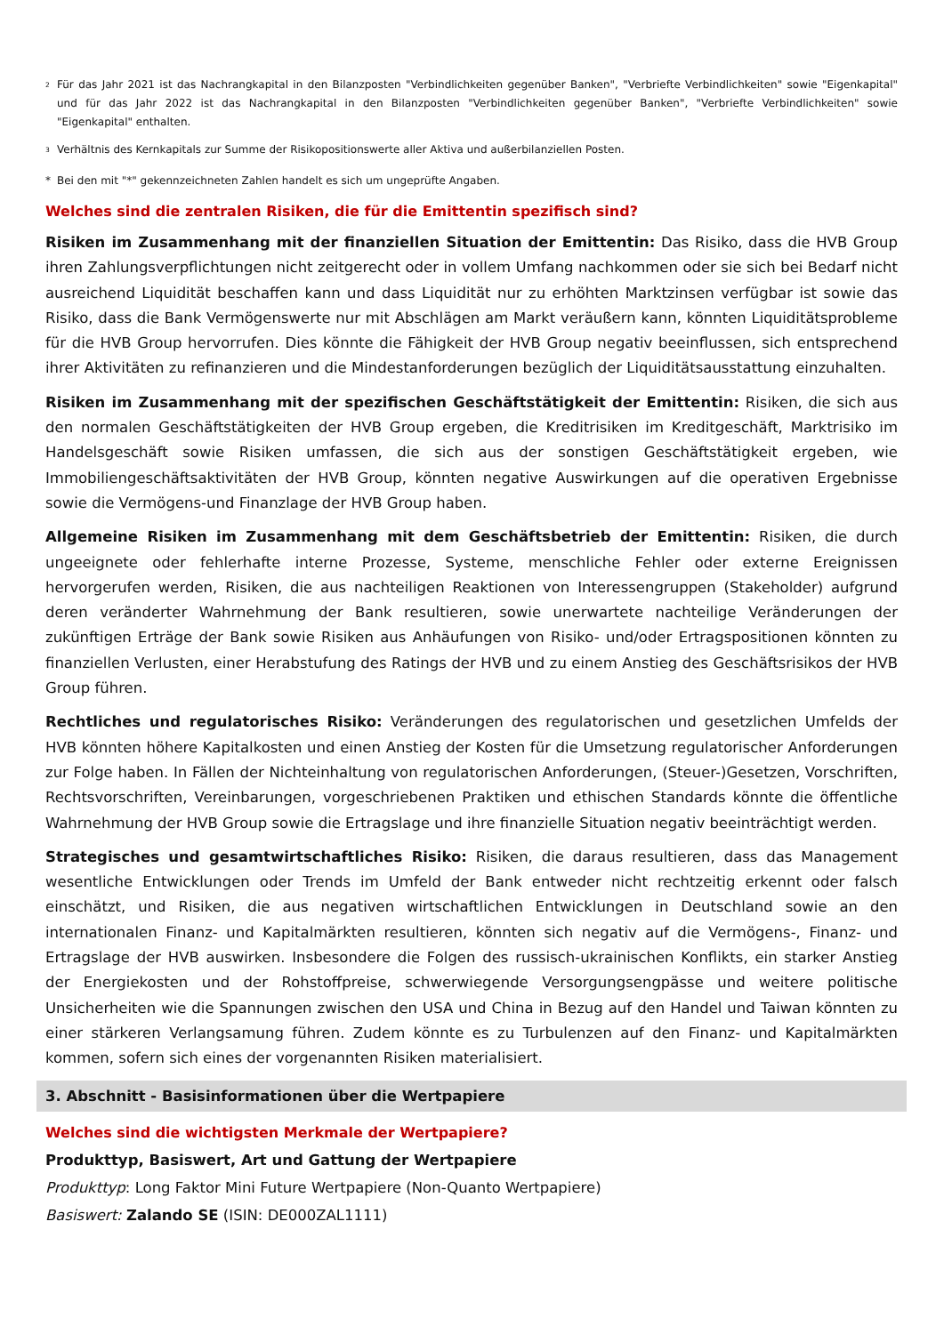<sup>2</sup> Für das Jahr 2021 ist das Nachrangkapital in den Bilanzposten "Verbindlichkeiten gegenüber Banken", "Verbriefte Verbindlichkeiten" sowie "Eigenkapital" und für das Jahr 2022 ist das Nachrangkapital in den Bilanzposten "Verbindlichkeiten gegenüber Banken", "Verbriefte Verbindlichkeiten" sowie "Eigenkapital" enthalten.
<sup>3</sup> Verhältnis des Kernkapitals zur Summe der Risikopositionswerte aller Aktiva und außerbilanziellen Posten.
* Bei den mit "*" gekennzeichneten Zahlen handelt es sich um ungeprüfte Angaben.
Welches sind die zentralen Risiken, die für die Emittentin spezifisch sind?
Risiken im Zusammenhang mit der finanziellen Situation der Emittentin: Das Risiko, dass die HVB Group ihren Zahlungsverpflichtungen nicht zeitgerecht oder in vollem Umfang nachkommen oder sie sich bei Bedarf nicht ausreichend Liquidität beschaffen kann und dass Liquidität nur zu erhöhten Marktzinsen verfügbar ist sowie das Risiko, dass die Bank Vermögenswerte nur mit Abschlägen am Markt veräußern kann, könnten Liquiditätsprobleme für die HVB Group hervorrufen. Dies könnte die Fähigkeit der HVB Group negativ beeinflussen, sich entsprechend ihrer Aktivitäten zu refinanzieren und die Mindestanforderungen bezüglich der Liquiditätsausstattung einzuhalten.
Risiken im Zusammenhang mit der spezifischen Geschäftstätigkeit der Emittentin: Risiken, die sich aus den normalen Geschäftstätigkeiten der HVB Group ergeben, die Kreditrisiken im Kreditgeschäft, Marktrisiko im Handelsgeschäft sowie Risiken umfassen, die sich aus der sonstigen Geschäftstätigkeit ergeben, wie Immobiliengeschäftsaktivitäten der HVB Group, könnten negative Auswirkungen auf die operativen Ergebnisse sowie die Vermögens-und Finanzlage der HVB Group haben.
Allgemeine Risiken im Zusammenhang mit dem Geschäftsbetrieb der Emittentin: Risiken, die durch ungeeignete oder fehlerhafte interne Prozesse, Systeme, menschliche Fehler oder externe Ereignissen hervorgerufen werden, Risiken, die aus nachteiligen Reaktionen von Interessengruppen (Stakeholder) aufgrund deren veränderter Wahrnehmung der Bank resultieren, sowie unerwartete nachteilige Veränderungen der zukünftigen Erträge der Bank sowie Risiken aus Anhäufungen von Risiko- und/oder Ertragspositionen könnten zu finanziellen Verlusten, einer Herabstufung des Ratings der HVB und zu einem Anstieg des Geschäftsrisikos der HVB Group führen.
Rechtliches und regulatorisches Risiko: Veränderungen des regulatorischen und gesetzlichen Umfelds der HVB könnten höhere Kapitalkosten und einen Anstieg der Kosten für die Umsetzung regulatorischer Anforderungen zur Folge haben. In Fällen der Nichteinhaltung von regulatorischen Anforderungen, (Steuer-)Gesetzen, Vorschriften, Rechtsvorschriften, Vereinbarungen, vorgeschriebenen Praktiken und ethischen Standards könnte die öffentliche Wahrnehmung der HVB Group sowie die Ertragslage und ihre finanzielle Situation negativ beeinträchtigt werden.
Strategisches und gesamtwirtschaftliches Risiko: Risiken, die daraus resultieren, dass das Management wesentliche Entwicklungen oder Trends im Umfeld der Bank entweder nicht rechtzeitig erkennt oder falsch einschätzt, und Risiken, die aus negativen wirtschaftlichen Entwicklungen in Deutschland sowie an den internationalen Finanz- und Kapitalmärkten resultieren, könnten sich negativ auf die Vermögens-, Finanz- und Ertragslage der HVB auswirken. Insbesondere die Folgen des russisch-ukrainischen Konflikts, ein starker Anstieg der Energiekosten und der Rohstoffpreise, schwerwiegende Versorgungsengpässe und weitere politische Unsicherheiten wie die Spannungen zwischen den USA und China in Bezug auf den Handel und Taiwan könnten zu einer stärkeren Verlangsamung führen. Zudem könnte es zu Turbulenzen auf den Finanz- und Kapitalmärkten kommen, sofern sich eines der vorgenannten Risiken materialisiert.
3. Abschnitt - Basisinformationen über die Wertpapiere
Welches sind die wichtigsten Merkmale der Wertpapiere?
Produkttyp, Basiswert, Art und Gattung der Wertpapiere
Produkttyp: Long Faktor Mini Future Wertpapiere (Non-Quanto Wertpapiere)
Basiswert: Zalando SE (ISIN: DE000ZAL1111)